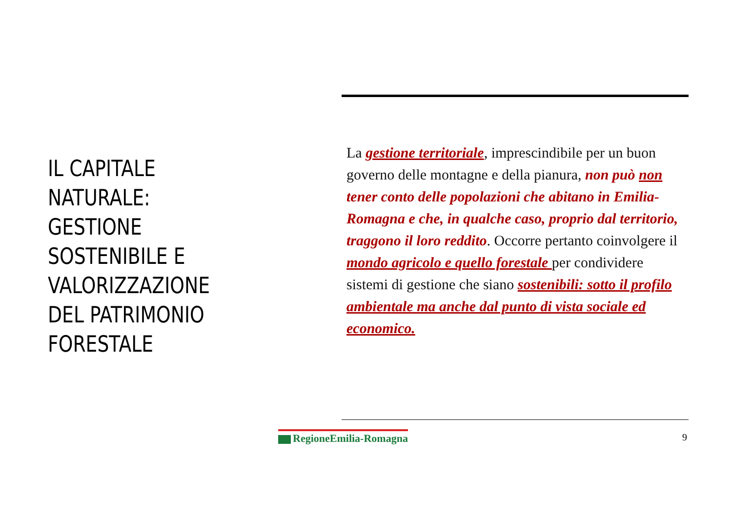IL CAPITALE NATURALE: GESTIONE SOSTENIBILE E VALORIZZAZIONE DEL PATRIMONIO FORESTALE
La gestione territoriale, imprescindibile per un buon governo delle montagne e della pianura, non può non tener conto delle popolazioni che abitano in Emilia-Romagna e che, in qualche caso, proprio dal territorio, traggono il loro reddito. Occorre pertanto coinvolgere il mondo agricolo e quello forestale per condividere sistemi di gestione che siano sostenibili: sotto il profilo ambientale ma anche dal punto di vista sociale ed economico.
RegioneEmilia-Romagna 9